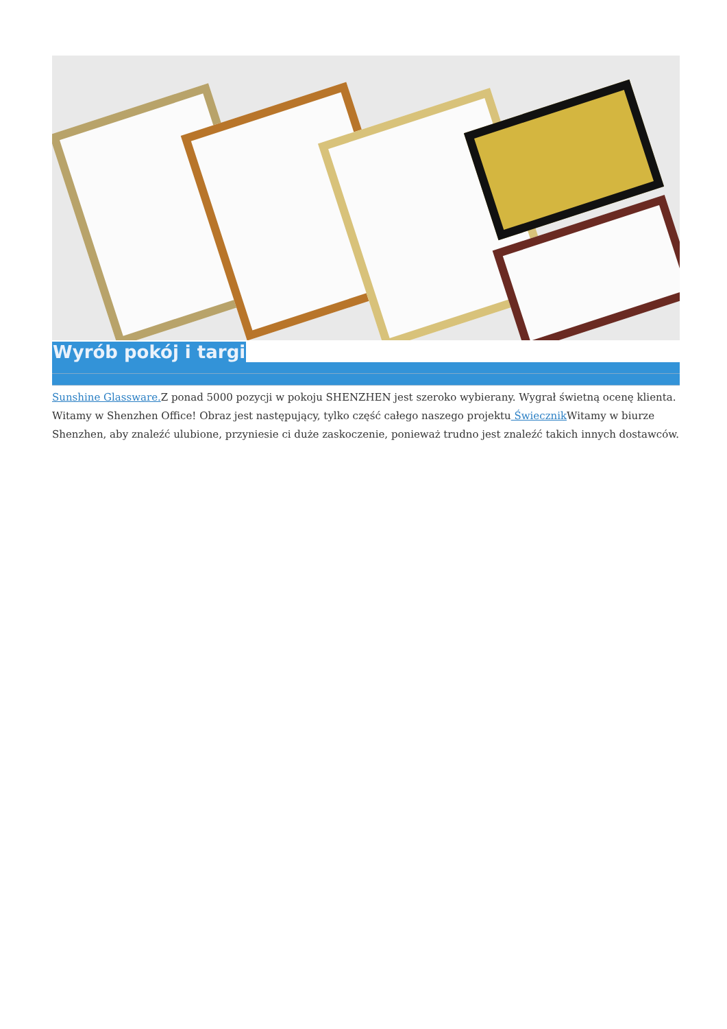Wyrób pokój i targi
Sunshine Glassware. Z ponad 5000 pozycji w pokoju SHENZHEN jest szeroko wybierany. Wygrał świetną ocenę klienta. Witamy w Shenzhen Office! Obraz jest następujący, tylko część całego naszego projektu Świecznik Witamy w biurze Shenzhen, aby znaleźć ulubione, przyniesie ci duże zaskoczenie, ponieważ trudno jest znaleźć takich innych dostawców.